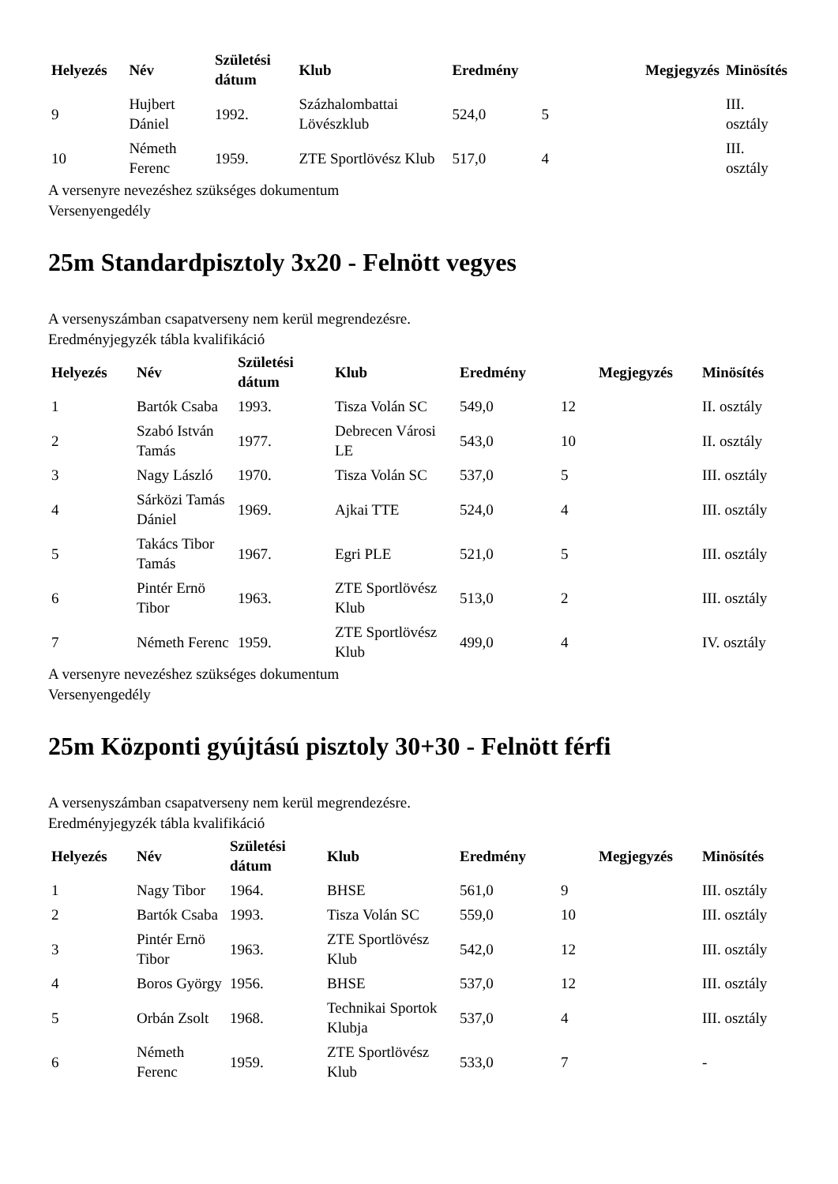| Helyezés | Név | Születési dátum | Klub | Eredmény | | Megjegyzés | Minösítés |
| --- | --- | --- | --- | --- | --- | --- | --- |
| 9 | Hujbert Dániel | 1992. | Százhalombattai Lövészklub | 524,0 | 5 | | III. osztály |
| 10 | Németh Ferenc | 1959. | ZTE Sportlövész Klub | 517,0 | 4 | | III. osztály |
A versenyre nevezéshez szükséges dokumentum
Versenyengedély
25m Standardpisztoly 3x20 - Felnött vegyes
A versenyszámban csapatverseny nem kerül megrendezésre.
Eredményjegyzék tábla kvalifikáció
| Helyezés | Név | Születési dátum | Klub | Eredmény | | Megjegyzés | Minösítés |
| --- | --- | --- | --- | --- | --- | --- | --- |
| 1 | Bartók Csaba | 1993. | Tisza Volán SC | 549,0 | 12 | | II. osztály |
| 2 | Szabó István Tamás | 1977. | Debrecen Városi LE | 543,0 | 10 | | II. osztály |
| 3 | Nagy László | 1970. | Tisza Volán SC | 537,0 | 5 | | III. osztály |
| 4 | Sárközi Tamás Dániel | 1969. | Ajkai TTE | 524,0 | 4 | | III. osztály |
| 5 | Takács Tibor Tamás | 1967. | Egri PLE | 521,0 | 5 | | III. osztály |
| 6 | Pintér Ernö Tibor | 1963. | ZTE Sportlövész Klub | 513,0 | 2 | | III. osztály |
| 7 | Németh Ferenc | 1959. | ZTE Sportlövész Klub | 499,0 | 4 | | IV. osztály |
A versenyre nevezéshez szükséges dokumentum
Versenyengedély
25m Központi gyújtású pisztoly 30+30 - Felnött férfi
A versenyszámban csapatverseny nem kerül megrendezésre.
Eredményjegyzék tábla kvalifikáció
| Helyezés | Név | Születési dátum | Klub | Eredmény | | Megjegyzés | Minösítés |
| --- | --- | --- | --- | --- | --- | --- | --- |
| 1 | Nagy Tibor | 1964. | BHSE | 561,0 | 9 | | III. osztály |
| 2 | Bartók Csaba | 1993. | Tisza Volán SC | 559,0 | 10 | | III. osztály |
| 3 | Pintér Ernö Tibor | 1963. | ZTE Sportlövész Klub | 542,0 | 12 | | III. osztály |
| 4 | Boros György | 1956. | BHSE | 537,0 | 12 | | III. osztály |
| 5 | Orbán Zsolt | 1968. | Technikai Sportok Klubja | 537,0 | 4 | | III. osztály |
| 6 | Németh Ferenc | 1959. | ZTE Sportlövész Klub | 533,0 | 7 | | - |